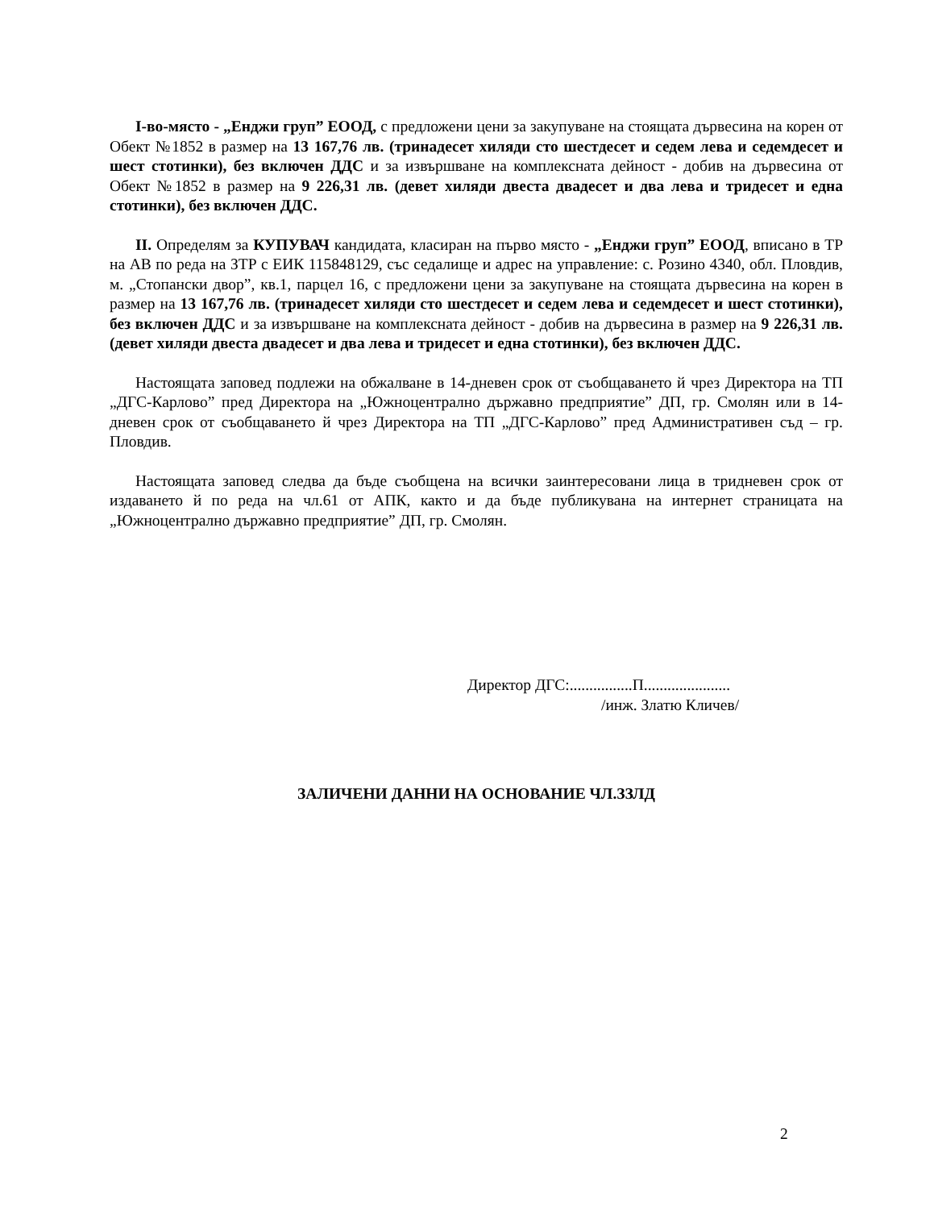I-во-място - „Енджи груп” ЕООД, с предложени цени за закупуване на стоящата дървесина на корен от Обект №1852 в размер на 13 167,76 лв. (тринадесет хиляди сто шестдесет и седем лева и седемдесет и шест стотинки), без включен ДДС и за извършване на комплексната дейност - добив на дървесина от Обект №1852 в размер на 9 226,31 лв. (девет хиляди двеста двадесет и два лева и тридесет и една стотинки), без включен ДДС.
II. Определям за КУПУВАЧ кандидата, класиран на първо място - „Енджи груп” ЕООД, вписано в ТР на АВ по реда на ЗТР с ЕИК 115848129, със седалище и адрес на управление: с. Розино 4340, обл. Пловдив, м. „Стопански двор”, кв.1, парцел 16, с предложени цени за закупуване на стоящата дървесина на корен в размер на 13 167,76 лв. (тринадесет хиляди сто шестдесет и седем лева и седемдесет и шест стотинки), без включен ДДС и за извършване на комплексната дейност - добив на дървесина в размер на 9 226,31 лв. (девет хиляди двеста двадесет и два лева и тридесет и една стотинки), без включен ДДС.
Настоящата заповед подлежи на обжалване в 14-дневен срок от съобщаването й чрез Директора на ТП „ДГС-Карлово” пред Директора на „Южноцентрално държавно предприятие” ДП, гр. Смолян или в 14-дневен срок от съобщаването й чрез Директора на ТП „ДГС-Карлово” пред Административен съд – гр. Пловдив.
Настоящата заповед следва да бъде съобщена на всички заинтересовани лица в тридневен срок от издаването й по реда на чл.61 от АПК, както и да бъде публикувана на интернет страницата на „Южноцентрално държавно предприятие” ДП, гр. Смолян.
Директор ДГС:................П......................
/инж. Златю Кличев/
ЗАЛИЧЕНИ ДАННИ НА ОСНОВАНИЕ ЧЛ.ЗЗЛД
2